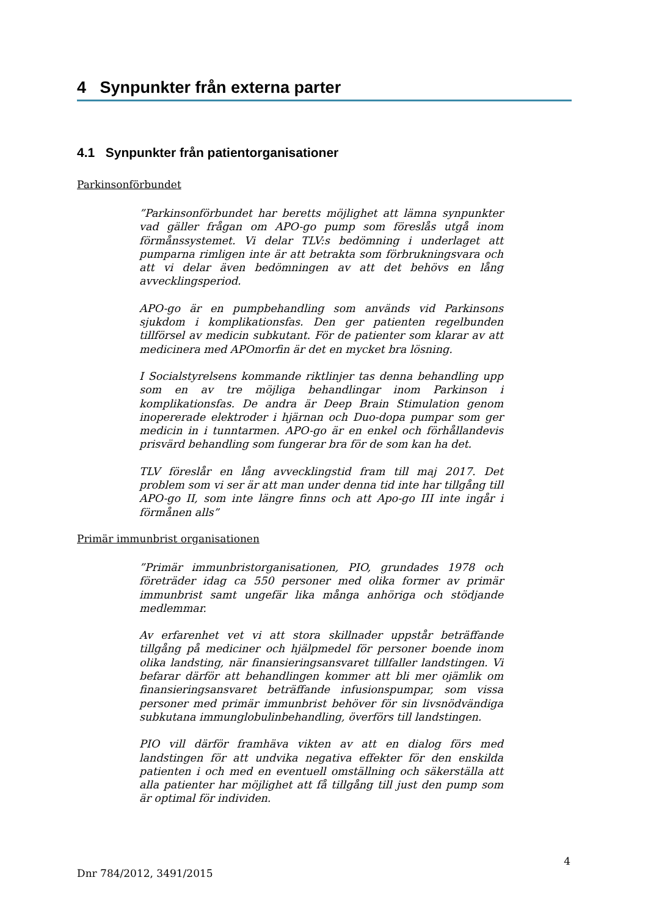4 Synpunkter från externa parter
4.1 Synpunkter från patientorganisationer
Parkinsonförbundet
”Parkinsonförbundet har beretts möjlighet att lämna synpunkter vad gäller frågan om APO-go pump som föreslås utgå inom förmånssystemet. Vi delar TLV:s bedömning i underlaget att pumparna rimligen inte är att betrakta som förbrukningsvara och att vi delar även bedömningen av att det behövs en lång avvecklingsperiod.
APO-go är en pumpbehandling som används vid Parkinsons sjukdom i komplikationsfas. Den ger patienten regelbunden tillförsel av medicin subkutant. För de patienter som klarar av att medicinera med APOmorfin är det en mycket bra lösning.
I Socialstyrelsens kommande riktlinjer tas denna behandling upp som en av tre möjliga behandlingar inom Parkinson i komplikationsfas. De andra är Deep Brain Stimulation genom inopererade elektroder i hjärnan och Duo-dopa pumpar som ger medicin in i tunntarmen. APO-go är en enkel och förhållandevis prisvärd behandling som fungerar bra för de som kan ha det.
TLV föreslår en lång avvecklingstid fram till maj 2017. Det problem som vi ser är att man under denna tid inte har tillgång till APO-go II, som inte längre finns och att Apo-go III inte ingår i förmånen alls”
Primär immunbrist organisationen
”Primär immunbristorganisationen, PIO, grundades 1978 och företräder idag ca 550 personer med olika former av primär immunbrist samt ungefär lika många anhöriga och stödjande medlemmar.
Av erfarenhet vet vi att stora skillnader uppstår beträffande tillgång på mediciner och hjälpmedel för personer boende inom olika landsting, när finansieringsansvaret tillfaller landstingen. Vi befarar därför att behandlingen kommer att bli mer ojämlik om finansieringsansvaret beträffande infusionspumpar, som vissa personer med primär immunbrist behöver för sin livsnödvändiga subkutana immunglobulinbehandling, överförs till landstingen.
PIO vill därför framhäva vikten av att en dialog förs med landstingen för att undvika negativa effekter för den enskilda patienten i och med en eventuell omställning och säkerställa att alla patienter har möjlighet att få tillgång till just den pump som är optimal för individen.
4
Dnr 784/2012, 3491/2015